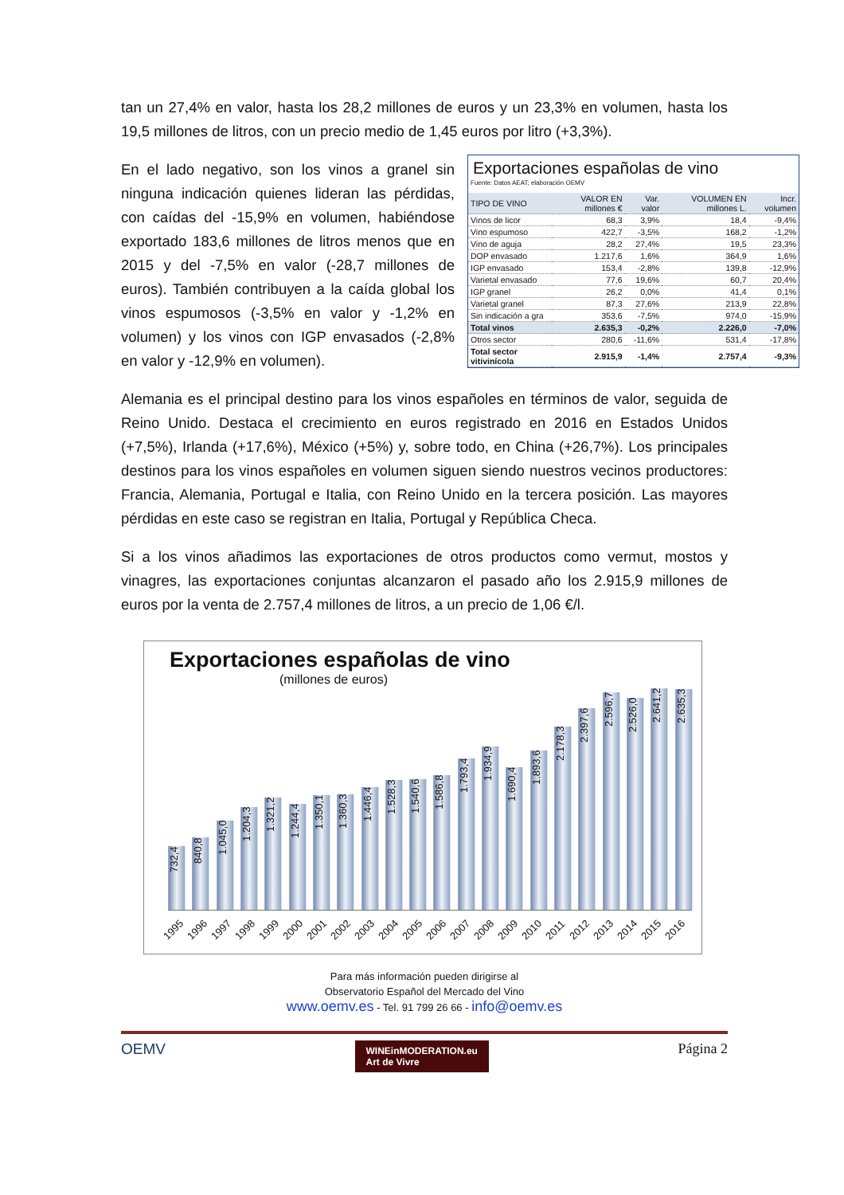tan un 27,4% en valor, hasta los 28,2 millones de euros y un 23,3% en volumen, hasta los 19,5 millones de litros, con un precio medio de 1,45 euros por litro (+3,3%).
Exportaciones españolas de vino
Fuente: Datos AEAT; elaboración OEMV
| TIPO DE VINO | VALOR EN millones € | Var. valor | VOLUMEN EN millones L. | Incr. volumen |
| --- | --- | --- | --- | --- |
| Vinos de licor | 68,3 | 3,9% | 18,4 | -9,4% |
| Vino espumoso | 422,7 | -3,5% | 168,2 | -1,2% |
| Vino de aguja | 28,2 | 27,4% | 19,5 | 23,3% |
| DOP envasado | 1.217,6 | 1,6% | 364,9 | 1,6% |
| IGP envasado | 153,4 | -2,8% | 139,8 | -12,9% |
| Varietal envasado | 77,6 | 19,6% | 60,7 | 20,4% |
| IGP granel | 26,2 | 0,0% | 41,4 | 0,1% |
| Varietal granel | 87,3 | 27,6% | 213,9 | 22,8% |
| Sin indicación a gra | 353,6 | -7,5% | 974,0 | -15,9% |
| Total vinos | 2.635,3 | -0,2% | 2.226,0 | -7,0% |
| Otros sector | 280,6 | -11,6% | 531,4 | -17,8% |
| Total sector vitivinícola | 2.915,9 | -1,4% | 2.757,4 | -9,3% |
En el lado negativo, son los vinos a granel sin ninguna indicación quienes lideran las pérdidas, con caídas del -15,9% en volumen, habiéndose exportado 183,6 millones de litros menos que en 2015 y del -7,5% en valor (-28,7 millones de euros). También contribuyen a la caída global los vinos espumosos (-3,5% en valor y -1,2% en volumen) y los vinos con IGP envasados (-2,8% en valor y -12,9% en volumen).
Alemania es el principal destino para los vinos españoles en términos de valor, seguida de Reino Unido. Destaca el crecimiento en euros registrado en 2016 en Estados Unidos (+7,5%), Irlanda (+17,6%), México (+5%) y, sobre todo, en China (+26,7%). Los principales destinos para los vinos españoles en volumen siguen siendo nuestros vecinos productores: Francia, Alemania, Portugal e Italia, con Reino Unido en la tercera posición. Las mayores pérdidas en este caso se registran en Italia, Portugal y República Checa.
Si a los vinos añadimos las exportaciones de otros productos como vermut, mostos y vinagres, las exportaciones conjuntas alcanzaron el pasado año los 2.915,9 millones de euros por la venta de 2.757,4 millones de litros, a un precio de 1,06 €/l.
Exportaciones españolas de vino
(millones de euros)
732,4
840,8
1.045,0
1.204,3
1.321,2
1.244,4
1.350,1
1.360,3
1.446,4
1.528,3
1.540,6
1.586,8
1.793,4
1.934,9
1.690,4
1.893,6
2.178,3
2.397,6
2.596,7
2.526,0
2.641,2
2.635,3
1995 1996 1997 1998 1999 2000 2001 2002 2003 2004 2005 2006 2007 2008 2009 2010 2011 2012 2013 2014 2015 2016
Para más información pueden dirigirse al
Observatorio Español del Mercado del Vino
www.oemv.es - Tel. 91 799 26 66 - info@oemv.es
OEMV WINEinMODERATION.eu
Art de Vivre Página 2